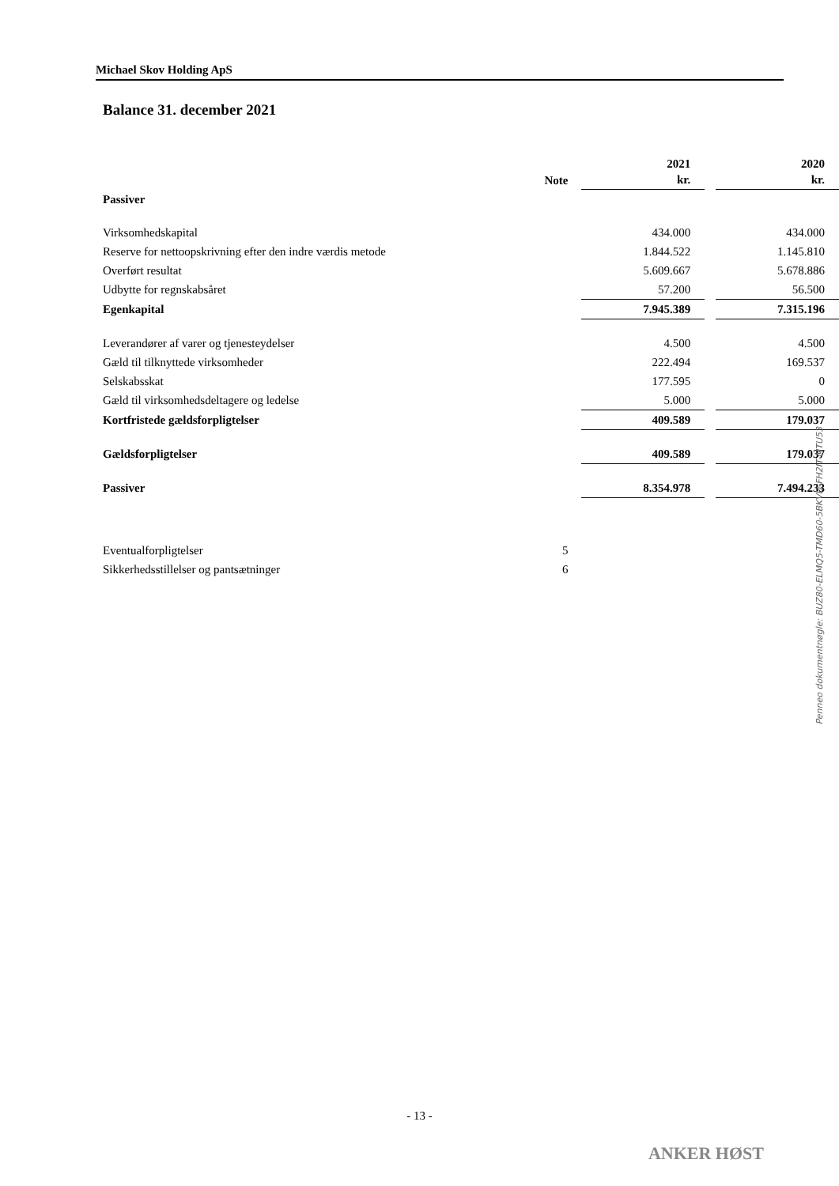Michael Skov Holding ApS
Balance 31. december 2021
| | Note | 2021 kr. | | 2020 kr. |
| --- | --- | --- | --- | --- |
| Passiver | | | | |
| Virksomhedskapital | | 434.000 | | 434.000 |
| Reserve for nettoopskrivning efter den indre værdis metode | | 1.844.522 | | 1.145.810 |
| Overført resultat | | 5.609.667 | | 5.678.886 |
| Udbytte for regnskabsåret | | 57.200 | | 56.500 |
| Egenkapital | | 7.945.389 | | 7.315.196 |
| Leverandører af varer og tjenesteydelser | | 4.500 | | 4.500 |
| Gæld til tilknyttede virksomheder | | 222.494 | | 169.537 |
| Selskabsskat | | 177.595 | | 0 |
| Gæld til virksomhedsdeltagere og ledelse | | 5.000 | | 5.000 |
| Kortfristede gældsforpligtelser | | 409.589 | | 179.037 |
| Gældsforpligtelser | | 409.589 | | 179.037 |
| Passiver | | 8.354.978 | | 7.494.233 |
| Eventualforpligtelser | 5 | | | |
| Sikkerhedsstillelser og pantsætninger | 6 | | | |
Penneo dokumentnøgle: BUZ80-ELMQ5-TMD60-5BKVD-FH2IT-MTU53
- 13 -
ANKER HØST